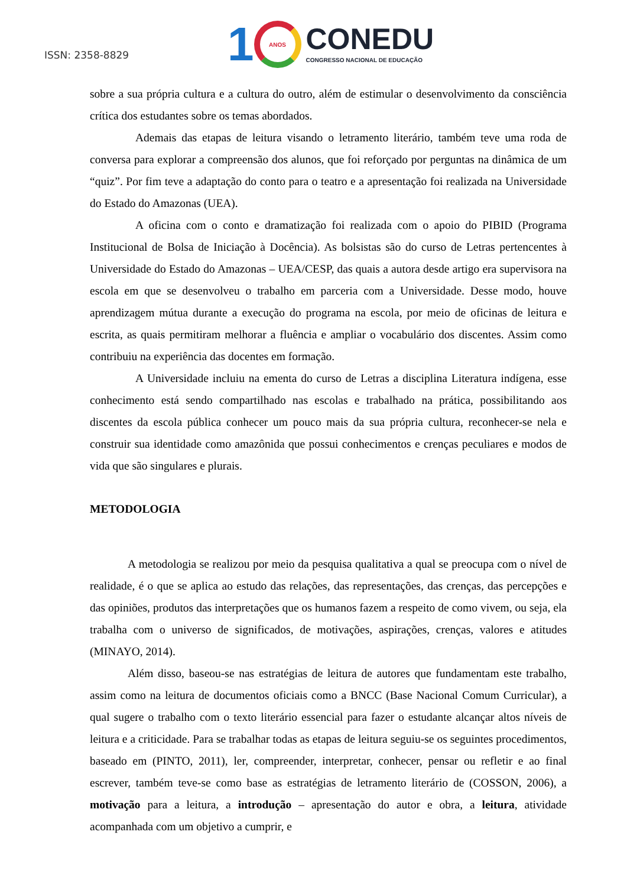ISSN: 2358-8829
1
ANOS
CONEDU
CONGRESSO NACIONAL DE EDUCAÇÃO
sobre a sua própria cultura e a cultura do outro, além de estimular o desenvolvimento da consciência crítica dos estudantes sobre os temas abordados.
Ademais das etapas de leitura visando o letramento literário, também teve uma roda de conversa para explorar a compreensão dos alunos, que foi reforçado por perguntas na dinâmica de um “quiz”. Por fim teve a adaptação do conto para o teatro e a apresentação foi realizada na Universidade do Estado do Amazonas (UEA).
A oficina com o conto e dramatização foi realizada com o apoio do PIBID (Programa Institucional de Bolsa de Iniciação à Docência). As bolsistas são do curso de Letras pertencentes à Universidade do Estado do Amazonas – UEA/CESP, das quais a autora desde artigo era supervisora na escola em que se desenvolveu o trabalho em parceria com a Universidade. Desse modo, houve aprendizagem mútua durante a execução do programa na escola, por meio de oficinas de leitura e escrita, as quais permitiram melhorar a fluência e ampliar o vocabulário dos discentes. Assim como contribuiu na experiência das docentes em formação.
A Universidade incluiu na ementa do curso de Letras a disciplina Literatura indígena, esse conhecimento está sendo compartilhado nas escolas e trabalhado na prática, possibilitando aos discentes da escola pública conhecer um pouco mais da sua própria cultura, reconhecer-se nela e construir sua identidade como amazônida que possui conhecimentos e crenças peculiares e modos de vida que são singulares e plurais.
METODOLOGIA
A metodologia se realizou por meio da pesquisa qualitativa a qual se preocupa com o nível de realidade, é o que se aplica ao estudo das relações, das representações, das crenças, das percepções e das opiniões, produtos das interpretações que os humanos fazem a respeito de como vivem, ou seja, ela trabalha com o universo de significados, de motivações, aspirações, crenças, valores e atitudes (MINAYO, 2014).
Além disso, baseou-se nas estratégias de leitura de autores que fundamentam este trabalho, assim como na leitura de documentos oficiais como a BNCC (Base Nacional Comum Curricular), a qual sugere o trabalho com o texto literário essencial para fazer o estudante alcançar altos níveis de leitura e a criticidade. Para se trabalhar todas as etapas de leitura seguiu-se os seguintes procedimentos, baseado em (PINTO, 2011), ler, compreender, interpretar, conhecer, pensar ou refletir e ao final escrever, também teve-se como base as estratégias de letramento literário de (COSSON, 2006), a motivação para a leitura, a introdução – apresentação do autor e obra, a leitura, atividade acompanhada com um objetivo a cumprir, e